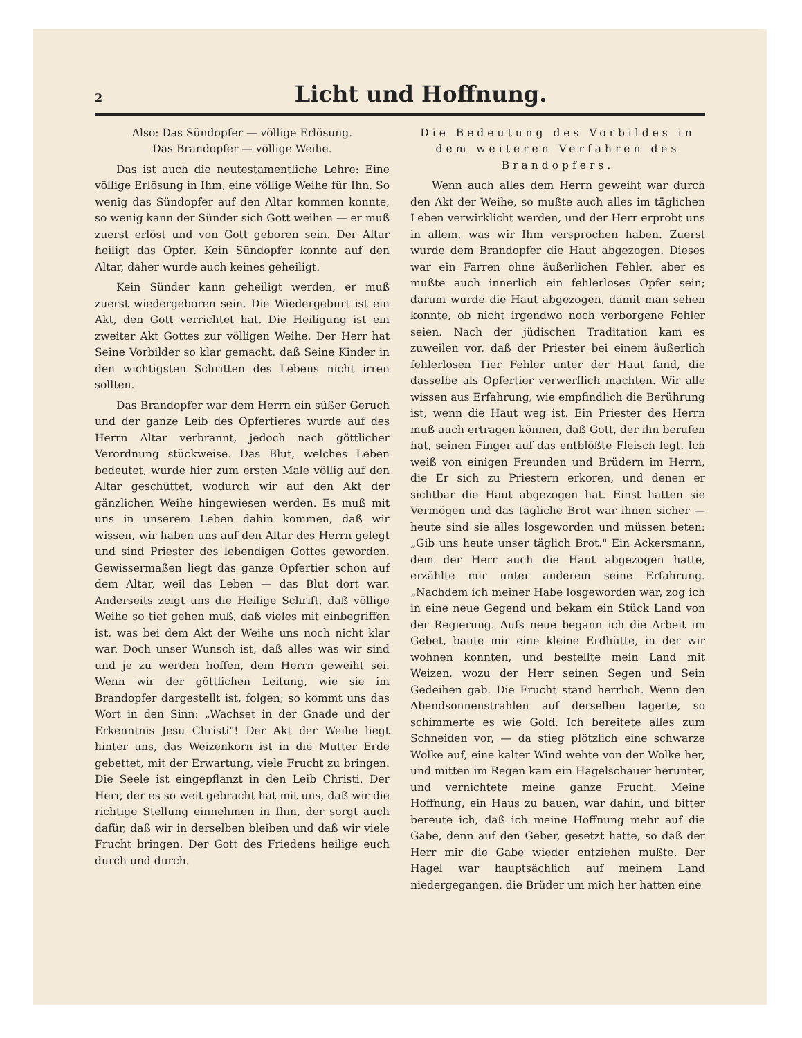2
Licht und Hoffnung.
Also: Das Sündopfer — völlige Erlösung.
Das Brandopfer — völlige Weihe.
Das ist auch die neutestamentliche Lehre: Eine völlige Erlösung in Ihm, eine völlige Weihe für Ihn. So wenig das Sündopfer auf den Altar kommen konnte, so wenig kann der Sünder sich Gott weihen — er muß zuerst erlöst und von Gott geboren sein. Der Altar heiligt das Opfer. Kein Sündopfer konnte auf den Altar, daher wurde auch keines geheiligt.
Kein Sünder kann geheiligt werden, er muß zuerst wiedergeboren sein. Die Wiedergeburt ist ein Akt, den Gott verrichtet hat. Die Heiligung ist ein zweiter Akt Gottes zur völligen Weihe. Der Herr hat Seine Vorbilder so klar gemacht, daß Seine Kinder in den wichtigsten Schritten des Lebens nicht irren sollten.
Das Brandopfer war dem Herrn ein süßer Geruch und der ganze Leib des Opfertieres wurde auf des Herrn Altar verbrannt, jedoch nach göttlicher Verordnung stückweise. Das Blut, welches Leben bedeutet, wurde hier zum ersten Male völlig auf den Altar geschüttet, wodurch wir auf den Akt der gänzlichen Weihe hingewiesen werden. Es muß mit uns in unserem Leben dahin kommen, daß wir wissen, wir haben uns auf den Altar des Herrn gelegt und sind Priester des lebendigen Gottes geworden. Gewissermaßen liegt das ganze Opfertier schon auf dem Altar, weil das Leben — das Blut dort war. Anderseits zeigt uns die Heilige Schrift, daß völlige Weihe so tief gehen muß, daß vieles mit einbegriffen ist, was bei dem Akt der Weihe uns noch nicht klar war. Doch unser Wunsch ist, daß alles was wir sind und je zu werden hoffen, dem Herrn geweiht sei. Wenn wir der göttlichen Leitung, wie sie im Brandopfer dargestellt ist, folgen; so kommt uns das Wort in den Sinn: „Wachset in der Gnade und der Erkenntnis Jesu Christi"! Der Akt der Weihe liegt hinter uns, das Weizenkorn ist in die Mutter Erde gebettet, mit der Erwartung, viele Frucht zu bringen. Die Seele ist eingepflanzt in den Leib Christi. Der Herr, der es so weit gebracht hat mit uns, daß wir die richtige Stellung einnehmen in Ihm, der sorgt auch dafür, daß wir in derselben bleiben und daß wir viele Frucht bringen. Der Gott des Friedens heilige euch durch und durch.
Die Bedeutung des Vorbildes in dem weiteren Verfahren des Brandopfers.
Wenn auch alles dem Herrn geweiht war durch den Akt der Weihe, so mußte auch alles im täglichen Leben verwirklicht werden, und der Herr erprobt uns in allem, was wir Ihm versprochen haben. Zuerst wurde dem Brandopfer die Haut abgezogen. Dieses war ein Farren ohne äußerlichen Fehler, aber es mußte auch innerlich ein fehlerloses Opfer sein; darum wurde die Haut abgezogen, damit man sehen konnte, ob nicht irgendwo noch verborgene Fehler seien. Nach der jüdischen Traditation kam es zuweilen vor, daß der Priester bei einem äußerlich fehlerlosen Tier Fehler unter der Haut fand, die dasselbe als Opfertier verwerflich machten. Wir alle wissen aus Erfahrung, wie empfindlich die Berührung ist, wenn die Haut weg ist. Ein Priester des Herrn muß auch ertragen können, daß Gott, der ihn berufen hat, seinen Finger auf das entblößte Fleisch legt. Ich weiß von einigen Freunden und Brüdern im Herrn, die Er sich zu Priestern erkoren, und denen er sichtbar die Haut abgezogen hat. Einst hatten sie Vermögen und das tägliche Brot war ihnen sicher — heute sind sie alles losgeworden und müssen beten: „Gib uns heute unser täglich Brot." Ein Ackersmann, dem der Herr auch die Haut abgezogen hatte, erzählte mir unter anderem seine Erfahrung. „Nachdem ich meiner Habe losgeworden war, zog ich in eine neue Gegend und bekam ein Stück Land von der Regierung. Aufs neue begann ich die Arbeit im Gebet, baute mir eine kleine Erdhütte, in der wir wohnen konnten, und bestellte mein Land mit Weizen, wozu der Herr seinen Segen und Sein Gedeihen gab. Die Frucht stand herrlich. Wenn den Abendsonnenstrahlen auf derselben lagerte, so schimmerte es wie Gold. Ich bereitete alles zum Schneiden vor, — da stieg plötzlich eine schwarze Wolke auf, eine kalter Wind wehte von der Wolke her, und mitten im Regen kam ein Hagelschauer herunter, und vernichtete meine ganze Frucht. Meine Hoffnung, ein Haus zu bauen, war dahin, und bitter bereute ich, daß ich meine Hoffnung mehr auf die Gabe, denn auf den Geber, gesetzt hatte, so daß der Herr mir die Gabe wieder entziehen mußte. Der Hagel war hauptsächlich auf meinem Land niedergegangen, die Brüder um mich her hatten eine